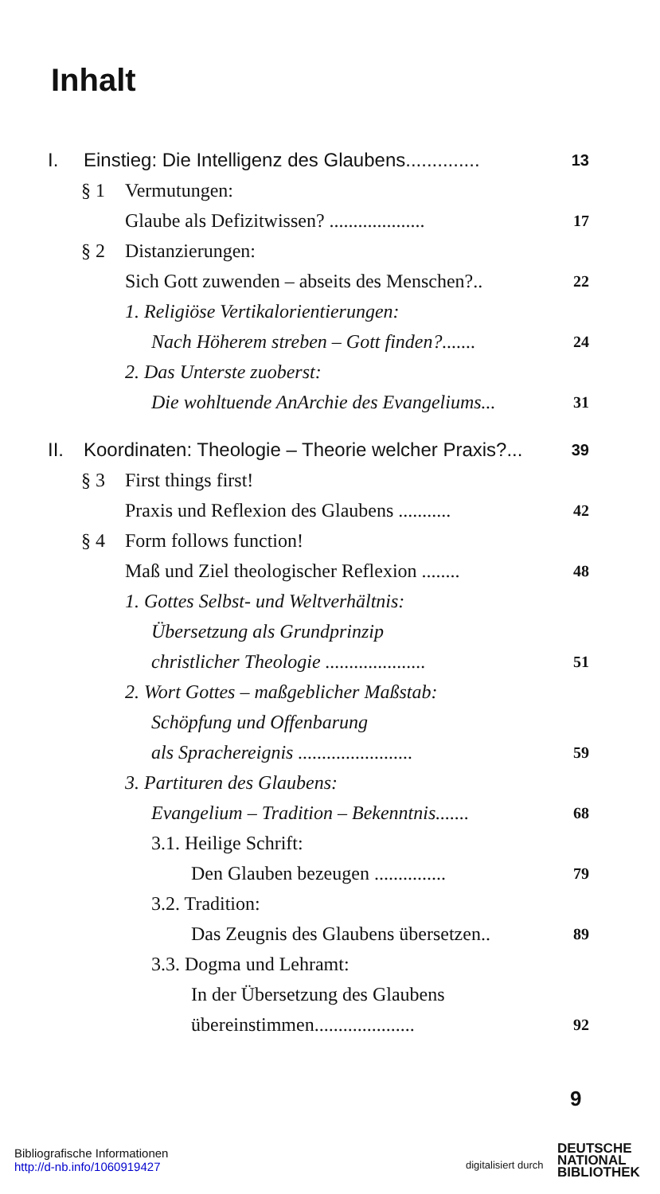Inhalt
I. Einstieg: Die Intelligenz des Glaubens.............. 13
§ 1 Vermutungen:
Glaube als Defizitwissen? .................... 17
§ 2 Distanzierungen:
Sich Gott zuwenden – abseits des Menschen?.. 22
1. Religiöse Vertikalorientierungen:
Nach Höherem streben – Gott finden?....... 24
2. Das Unterste zuoberst:
Die wohltuende AnArchie des Evangeliums... 31
II. Koordinaten: Theologie – Theorie welcher Praxis?... 39
§ 3 First things first!
Praxis und Reflexion des Glaubens ........... 42
§ 4 Form follows function!
Maß und Ziel theologischer Reflexion ........ 48
1. Gottes Selbst- und Weltverhältnis:
Übersetzung als Grundprinzip
christlicher Theologie ..................... 51
2. Wort Gottes – maßgeblicher Maßstab:
Schöpfung und Offenbarung
als Sprachereignis ........................ 59
3. Partituren des Glaubens:
Evangelium – Tradition – Bekenntnis....... 68
3.1. Heilige Schrift:
Den Glauben bezeugen ............... 79
3.2. Tradition:
Das Zeugnis des Glaubens übersetzen.. 89
3.3. Dogma und Lehramt:
In der Übersetzung des Glaubens
übereinstimmen..................... 92
9
Bibliografische Informationen
http://d-nb.info/1060919427
digitalisiert durch
DEUTSCHE
NATIONAL
BIBLIOTHEK